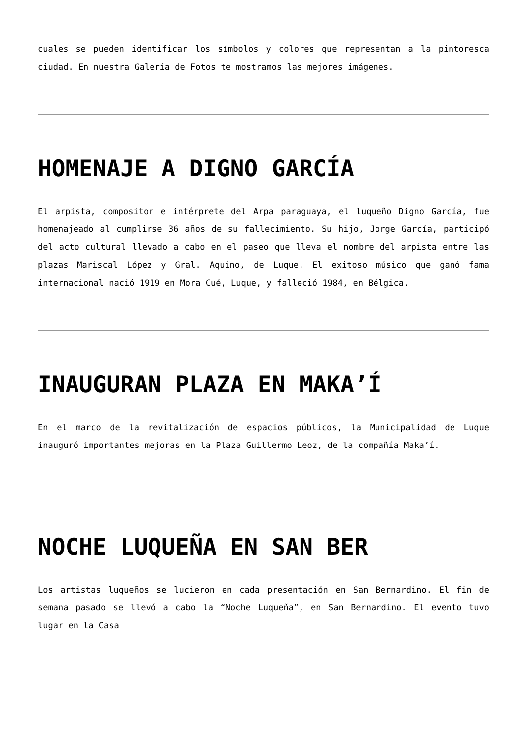cuales se pueden identificar los símbolos y colores que representan a la pintoresca ciudad. En nuestra Galería de Fotos te mostramos las mejores imágenes.
HOMENAJE A DIGNO GARCÍA
El arpista, compositor e intérprete del Arpa paraguaya, el luqueño Digno García, fue homenajeado al cumplirse 36 años de su fallecimiento. Su hijo, Jorge García, participó del acto cultural llevado a cabo en el paseo que lleva el nombre del arpista entre las plazas Mariscal López y Gral. Aquino, de Luque. El exitoso músico que ganó fama internacional nació 1919 en Mora Cué, Luque, y falleció 1984, en Bélgica.
INAUGURAN PLAZA EN MAKA’Í
En el marco de la revitalización de espacios públicos, la Municipalidad de Luque inauguró importantes mejoras en la Plaza Guillermo Leoz, de la compañía Maka’í.
NOCHE LUQUEÑA EN SAN BER
Los artistas luqueños se lucieron en cada presentación en San Bernardino. El fin de semana pasado se llevó a cabo la “Noche Luqueña”, en San Bernardino. El evento tuvo lugar en la Casa